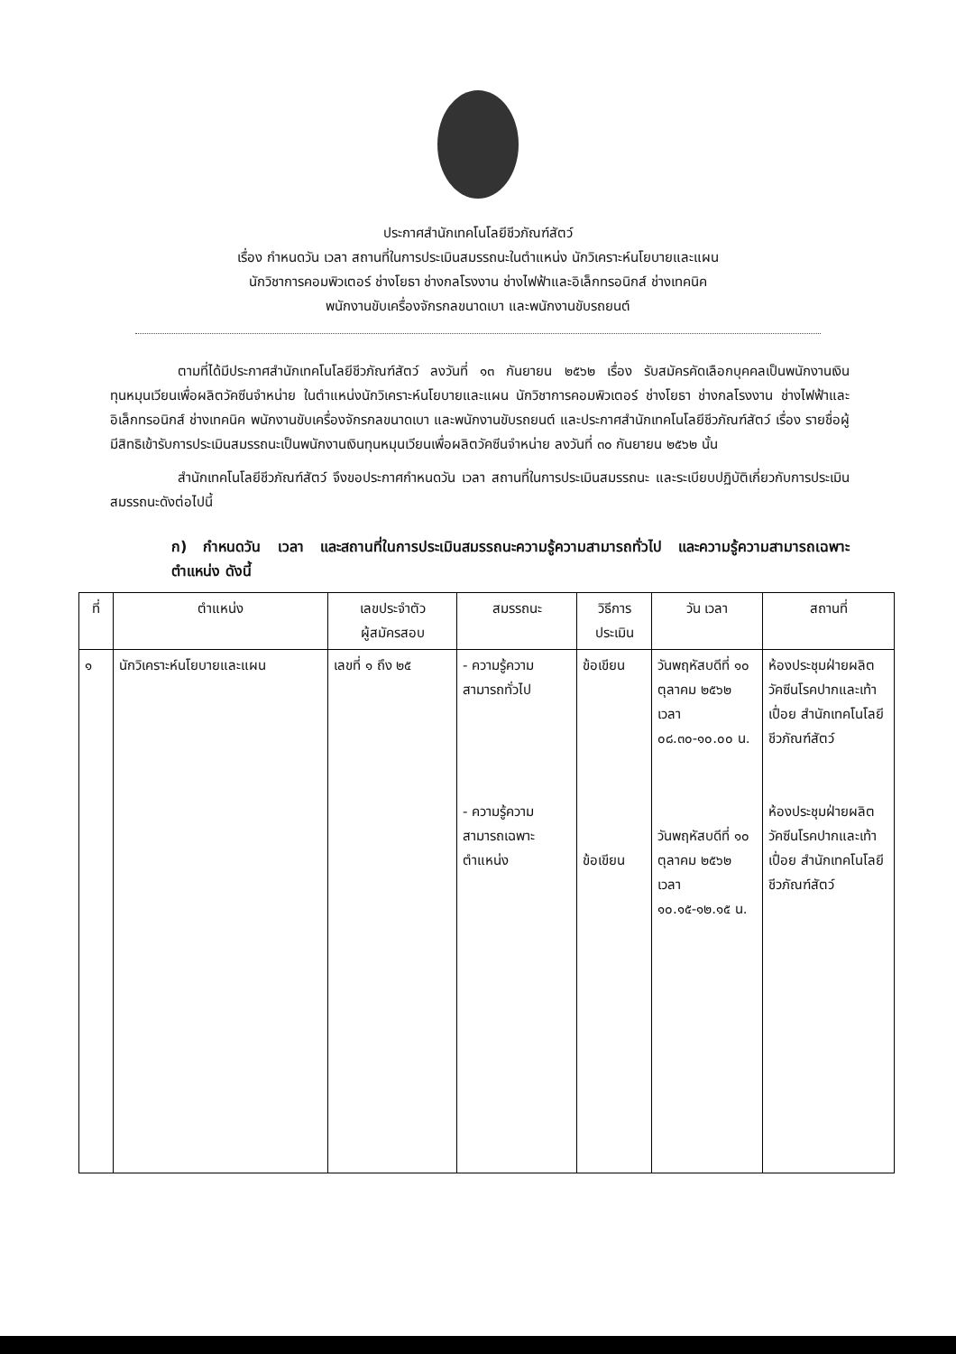ประกาศสำนักเทคโนโลยีชีวภัณฑ์สัตว์
เรื่อง กำหนดวัน เวลา สถานที่ในการประเมินสมรรถนะในตำแหน่ง นักวิเคราะห์นโยบายและแผน
นักวิชาการคอมพิวเตอร์ ช่างโยธา ช่างกลโรงงาน ช่างไฟฟ้าและอิเล็กทรอนิกส์ ช่างเทคนิค
พนักงานขับเครื่องจักรกลขนาดเบา และพนักงานขับรถยนต์
ตามที่ได้มีประกาศสำนักเทคโนโลยีชีวภัณฑ์สัตว์ ลงวันที่ ๑๓ กันยายน ๒๕๖๒ เรื่อง รับสมัครคัดเลือกบุคคลเป็นพนักงานเงินทุนหมุนเวียนเพื่อผลิตวัคซีนจำหน่าย ในตำแหน่งนักวิเคราะห์นโยบายและแผน นักวิชาการคอมพิวเตอร์ ช่างโยธา ช่างกลโรงงาน ช่างไฟฟ้าและอิเล็กทรอนิกส์ ช่างเทคนิค พนักงานขับเครื่องจักรกลขนาดเบา และพนักงานขับรถยนต์ และประกาศสำนักเทคโนโลยีชีวภัณฑ์สัตว์ เรื่อง รายชื่อผู้มีสิทธิเข้ารับการประเมินสมรรถนะเป็นพนักงานเงินทุนหมุนเวียนเพื่อผลิตวัคซีนจำหน่าย ลงวันที่ ๓๐ กันยายน ๒๕๖๒ นั้น
สำนักเทคโนโลยีชีวภัณฑ์สัตว์ จึงขอประกาศกำหนดวัน เวลา สถานที่ในการประเมินสมรรถนะ และระเบียบปฏิบัติเกี่ยวกับการประเมินสมรรถนะดังต่อไปนี้
ก) กำหนดวัน เวลา และสถานที่ในการประเมินสมรรถนะความรู้ความสามารถทั่วไป และความรู้ความสามารถเฉพาะตำแหน่ง ดังนี้
| ที่ | ตำแหน่ง | เลขประจำตัว ผู้สมัครสอบ | สมรรถนะ | วิธีการ ประเมิน | วัน เวลา | สถานที่ |
| --- | --- | --- | --- | --- | --- | --- |
| ๑ | นักวิเคราะห์นโยบายและแผน | เลขที่ ๑ ถึง ๒๕ | - ความรู้ความสามารถทั่วไป - ความรู้ความสามารถเฉพาะตำแหน่ง | ข้อเขียน ข้อเขียน | วันพฤหัสบดีที่ ๑๐ ตุลาคม ๒๕๖๒ เวลา ๐๘.๓๐-๑๐.๐๐ น. วันพฤหัสบดีที่ ๑๐ ตุลาคม ๒๕๖๒ เวลา ๑๐.๑๕-๑๒.๑๕ น. | ห้องประชุมฝ่ายผลิตวัคซีนโรคปากและเท้าเปื่อย สำนักเทคโนโลยีชีวภัณฑ์สัตว์ ห้องประชุมฝ่ายผลิตวัคซีนโรคปากและเท้าเปื่อย สำนักเทคโนโลยีชีวภัณฑ์สัตว์ |